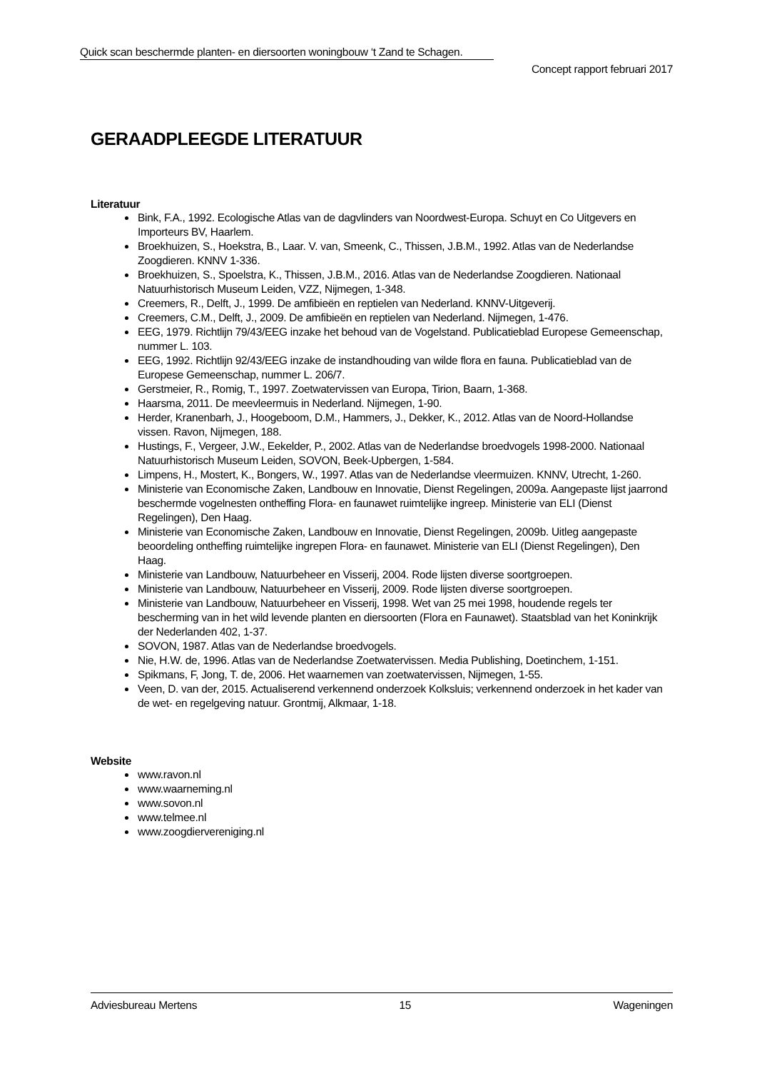Quick scan beschermde planten- en diersoorten woningbouw ‘t Zand te Schagen.
Concept rapport februari 2017
GERAADPLEEGDE LITERATUUR
Literatuur
Bink, F.A., 1992. Ecologische Atlas van de dagvlinders van Noordwest-Europa. Schuyt en Co Uitgevers en Importeurs BV, Haarlem.
Broekhuizen, S., Hoekstra, B., Laar. V. van, Smeenk, C., Thissen, J.B.M., 1992. Atlas van de Nederlandse Zoogdieren. KNNV 1-336.
Broekhuizen, S., Spoelstra, K., Thissen, J.B.M., 2016. Atlas van de Nederlandse Zoogdieren. Nationaal Natuurhistorisch Museum Leiden, VZZ, Nijmegen, 1-348.
Creemers, R., Delft, J., 1999. De amfibieën en reptielen van Nederland. KNNV-Uitgeverij.
Creemers, C.M., Delft, J., 2009. De amfibieën en reptielen van Nederland. Nijmegen, 1-476.
EEG, 1979. Richtlijn 79/43/EEG inzake het behoud van de Vogelstand. Publicatieblad Europese Gemeenschap, nummer L. 103.
EEG, 1992. Richtlijn 92/43/EEG inzake de instandhouding van wilde flora en fauna. Publicatieblad van de Europese Gemeenschap, nummer L. 206/7.
Gerstmeier, R., Romig, T., 1997. Zoetwatervissen van Europa, Tirion, Baarn, 1-368.
Haarsma, 2011. De meevleermuis in Nederland. Nijmegen, 1-90.
Herder, Kranenbarh, J., Hoogeboom, D.M., Hammers, J., Dekker, K., 2012. Atlas van de Noord-Hollandse vissen. Ravon, Nijmegen, 188.
Hustings, F., Vergeer, J.W., Eekelder, P., 2002. Atlas van de Nederlandse broedvogels 1998-2000. Nationaal Natuurhistorisch Museum Leiden, SOVON, Beek-Upbergen, 1-584.
Limpens, H., Mostert, K., Bongers, W., 1997. Atlas van de Nederlandse vleermuizen. KNNV, Utrecht, 1-260.
Ministerie van Economische Zaken, Landbouw en Innovatie, Dienst Regelingen, 2009a. Aangepaste lijst jaarrond beschermde vogelnesten ontheffing Flora- en faunawet ruimtelijke ingreep. Ministerie van ELI (Dienst Regelingen), Den Haag.
Ministerie van Economische Zaken, Landbouw en Innovatie, Dienst Regelingen, 2009b. Uitleg aangepaste beoordeling ontheffing ruimtelijke ingrepen Flora- en faunawet. Ministerie van ELI (Dienst Regelingen), Den Haag.
Ministerie van Landbouw, Natuurbeheer en Visserij, 2004. Rode lijsten diverse soortgroepen.
Ministerie van Landbouw, Natuurbeheer en Visserij, 2009. Rode lijsten diverse soortgroepen.
Ministerie van Landbouw, Natuurbeheer en Visserij, 1998. Wet van 25 mei 1998, houdende regels ter bescherming van in het wild levende planten en diersoorten (Flora en Faunawet). Staatsblad van het Koninkrijk der Nederlanden 402, 1-37.
SOVON, 1987. Atlas van de Nederlandse broedvogels.
Nie, H.W. de, 1996. Atlas van de Nederlandse Zoetwatervissen. Media Publishing, Doetinchem, 1-151.
Spikmans, F, Jong, T. de, 2006. Het waarnemen van zoetwatervissen, Nijmegen, 1-55.
Veen, D. van der, 2015. Actualiserend verkennend onderzoek Kolksluis; verkennend onderzoek in het kader van de wet- en regelgeving natuur. Grontmij, Alkmaar, 1-18.
Website
www.ravon.nl
www.waarneming.nl
www.sovon.nl
www.telmee.nl
www.zoogdiervereniging.nl
Adviesbureau Mertens 15 Wageningen